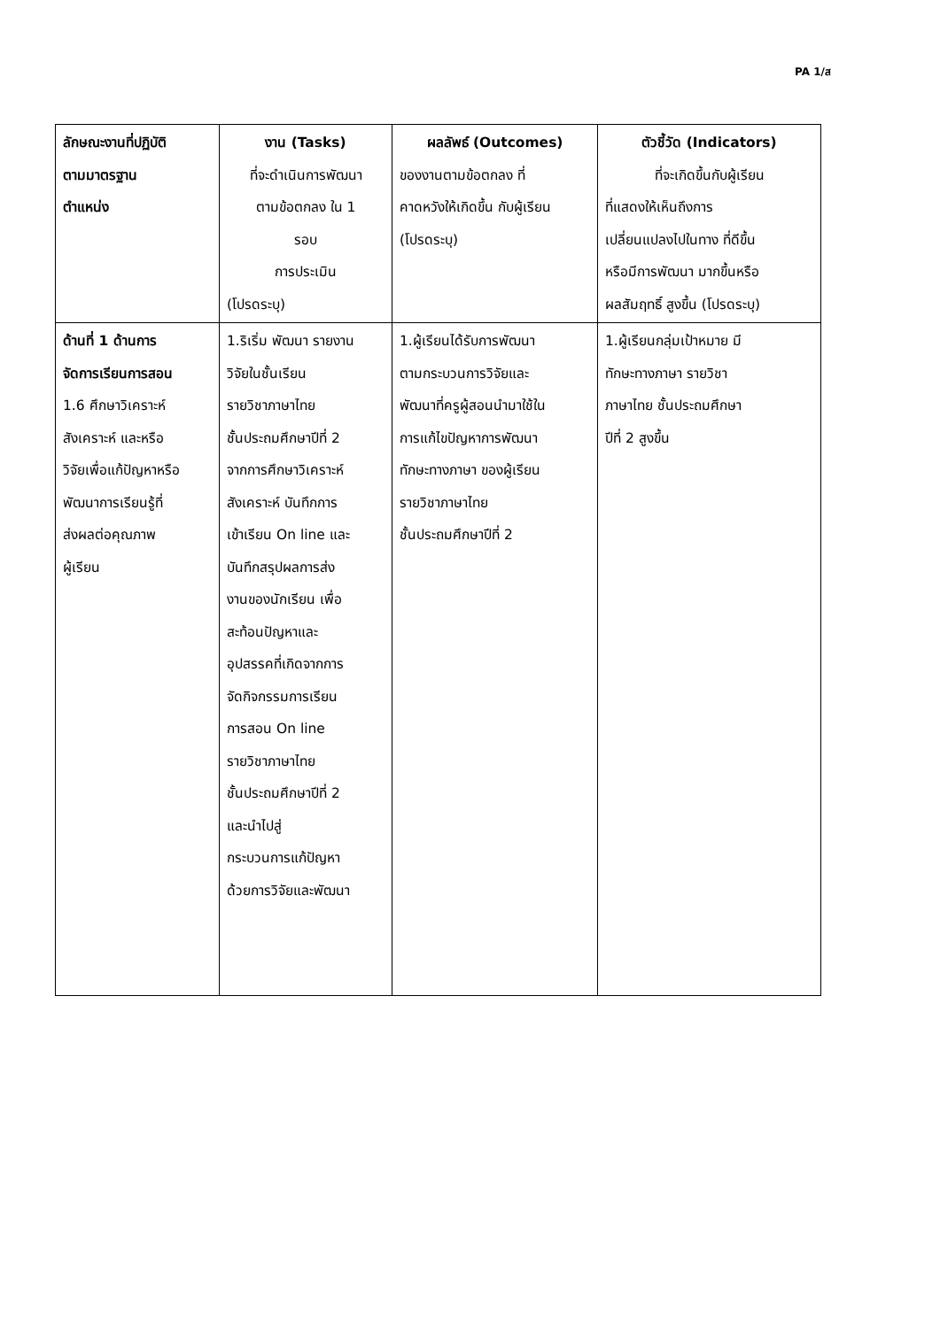PA 1/ส
| ลักษณะงานที่ปฏิบัติ ตามมาตรฐาน ตำแหน่ง | งาน (Tasks) ที่จะดำเนินการพัฒนา ตามข้อตกลง ใน 1 รอบ การประเมิน (โปรดระบุ) | ผลลัพธ์ (Outcomes) ของงานตามข้อตกลง ที่ คาดหวังให้เกิดขึ้น กับผู้เรียน (โปรดระบุ) | ตัวชี้วัด (Indicators) ที่จะเกิดขึ้นกับผู้เรียน ที่แสดงให้เห็นถึงการ เปลี่ยนแปลงไปในทาง ที่ดีขึ้น หรือมีการพัฒนา มากขึ้นหรือ ผลสัมฤทธิ์ สูงขึ้น (โปรดระบุ) |
| --- | --- | --- | --- |
| ด้านที่ 1 ด้านการ จัดการเรียนการสอน 1.6 ศึกษาวิเคราะห์ สังเคราะห์ และหรือ วิจัยเพื่อแก้ปัญหาหรือ พัฒนาการเรียนรู้ที่ ส่งผลต่อคุณภาพ ผู้เรียน | 1.ริเริ่ม พัฒนา รายงาน วิจัยในชั้นเรียน รายวิชาภาษาไทย ชั้นประถมศึกษาปีที่ 2 จากการศึกษาวิเคราะห์ สังเคราะห์ บันทึกการ เข้าเรียน On line และ บันทึกสรุปผลการส่ง งานของนักเรียน เพื่อ สะท้อนปัญหาและ อุปสรรคที่เกิดจากการ จัดกิจกรรมการเรียน การสอน On line รายวิชาภาษาไทย ชั้นประถมศึกษาปีที่ 2 และนำไปสู่ กระบวนการแก้ปัญหา ด้วยการวิจัยและพัฒนา | 1.ผู้เรียนได้รับการพัฒนา ตามกระบวนการวิจัยและ พัฒนาที่ครูผู้สอนนำมาใช้ใน การแก้ไขปัญหาการพัฒนา ทักษะทางภาษา ของผู้เรียน รายวิชาภาษาไทย ชั้นประถมศึกษาปีที่ 2 | 1.ผู้เรียนกลุ่มเป้าหมาย มี ทักษะทางภาษา รายวิชา ภาษาไทย ชั้นประถมศึกษา ปีที่ 2 สูงขึ้น |